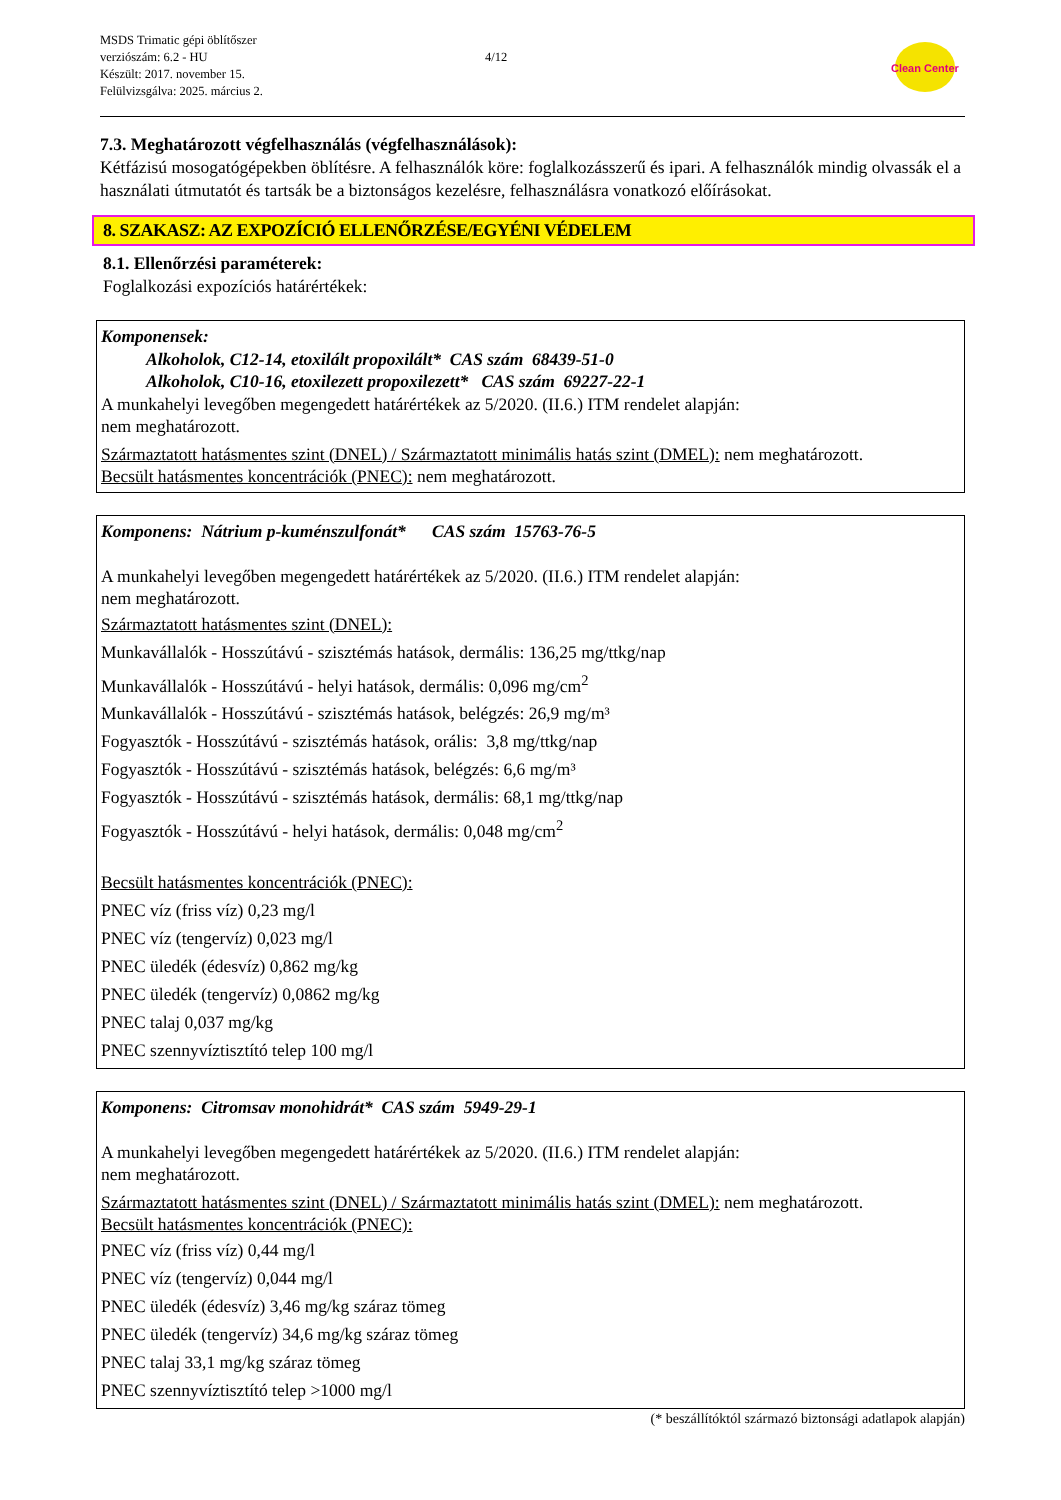MSDS Trimatic gépi öblítőszer
verziószám: 6.2 - HU
Készült: 2017. november 15.
Felülvizsgálva: 2025. március 2.
4/12
Clean Center
7.3. Meghatározott végfelhasználás (végfelhasználások):
Kétfázisú mosogatógépekben öblítésre. A felhasználók köre: foglalkozásszerű és ipari. A felhasználók mindig olvassák el a használati útmutatót és tartsák be a biztonságos kezelésre, felhasználásra vonatkozó előírásokat.
8. SZAKASZ: AZ EXPOZÍCIÓ ELLENŐRZÉSE/EGYÉNI VÉDELEM
8.1. Ellenőrzési paraméterek:
Foglalkozási expozíciós határértékek:
Komponensek:
Alkoholok, C12-14, etoxilált propoxilált* CAS szám 68439-51-0
Alkoholok, C10-16, etoxilezett propoxilezett* CAS szám 69227-22-1
A munkahelyi levegőben megengedett határértékek az 5/2020. (II.6.) ITM rendelet alapján:
nem meghatározott.
Származtatott hatásmentes szint (DNEL) / Származtatott minimális hatás szint (DMEL): nem meghatározott.
Becsült hatásmentes koncentrációk (PNEC): nem meghatározott.
Komponens: Nátrium p-kuménszulfonát* CAS szám 15763-76-5
A munkahelyi levegőben megengedett határértékek az 5/2020. (II.6.) ITM rendelet alapján:
nem meghatározott.
Származtatott hatásmentes szint (DNEL):
Munkavállalók - Hosszútávú - szisztémás hatások, dermális: 136,25 mg/ttkg/nap
Munkavállalók - Hosszútávú - helyi hatások, dermális: 0,096 mg/cm<sup>2</sup>
Munkavállalók - Hosszútávú - szisztémás hatások, belégzés: 26,9 mg/m³
Fogyasztók - Hosszútávú - szisztémás hatások, orális: 3,8 mg/ttkg/nap
Fogyasztók - Hosszútávú - szisztémás hatások, belégzés: 6,6 mg/m³
Fogyasztók - Hosszútávú - szisztémás hatások, dermális: 68,1 mg/ttkg/nap
Fogyasztók - Hosszútávú - helyi hatások, dermális: 0,048 mg/cm<sup>2</sup>
Becsült hatásmentes koncentrációk (PNEC):
PNEC víz (friss víz) 0,23 mg/l
PNEC víz (tengervíz) 0,023 mg/l
PNEC üledék (édesvíz) 0,862 mg/kg
PNEC üledék (tengervíz) 0,0862 mg/kg
PNEC talaj 0,037 mg/kg
PNEC szennyvíztisztító telep 100 mg/l
Komponens: Citromsav monohidrát* CAS szám 5949-29-1
A munkahelyi levegőben megengedett határértékek az 5/2020. (II.6.) ITM rendelet alapján:
nem meghatározott.
Származtatott hatásmentes szint (DNEL) / Származtatott minimális hatás szint (DMEL): nem meghatározott.
Becsült hatásmentes koncentrációk (PNEC):
PNEC víz (friss víz) 0,44 mg/l
PNEC víz (tengervíz) 0,044 mg/l
PNEC üledék (édesvíz) 3,46 mg/kg száraz tömeg
PNEC üledék (tengervíz) 34,6 mg/kg száraz tömeg
PNEC talaj 33,1 mg/kg száraz tömeg
PNEC szennyvíztisztító telep >1000 mg/l
(* beszállítóktól származó biztonsági adatlapok alapján)